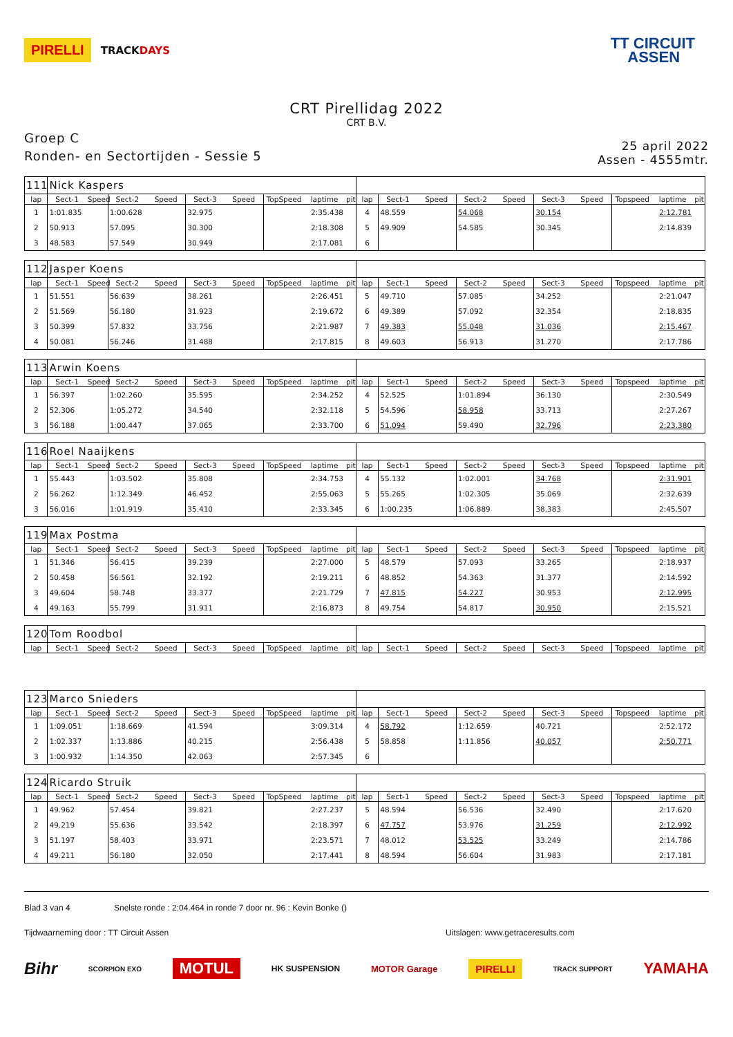PIRELLI TRACKDAYS
TT CIRCUIT
ASSEN
CRT Pirellidag 2022
CRT B.V.
Groep C
Ronden- en Sectortijden - Sessie 5
25 april 2022
Assen - 4555mtr.
| 111 | Nick Kaspers | | | | | | | | | | | | | | | | | | |
| lap | Sect-1 | Speed | Sect-2 | Speed | Sect-3 | Speed | TopSpeed | laptime | pit | lap | Sect-1 | Speed | Sect-2 | Speed | Sect-3 | Speed | Topspeed | laptime | pit |
| 1 | 1:01.835 | | 1:00.628 | | 32.975 | | | 2:35.438 | | 4 | 48.559 | | 54.068 | | 30.154 | | | 2:12.781 | |
| 2 | 50.913 | | 57.095 | | 30.300 | | | 2:18.308 | | 5 | 49.909 | | 54.585 | | 30.345 | | | 2:14.839 | |
| 3 | 48.583 | | 57.549 | | 30.949 | | | 2:17.081 | | 6 | | | | | | | | | |
| 112 | Jasper Koens | | | | | | | | | | | | | | | | | | |
| lap | Sect-1 | Speed | Sect-2 | Speed | Sect-3 | Speed | TopSpeed | laptime | pit | lap | Sect-1 | Speed | Sect-2 | Speed | Sect-3 | Speed | Topspeed | laptime | pit |
| 1 | 51.551 | | 56.639 | | 38.261 | | | 2:26.451 | | 5 | 49.710 | | 57.085 | | 34.252 | | | 2:21.047 | |
| 2 | 51.569 | | 56.180 | | 31.923 | | | 2:19.672 | | 6 | 49.389 | | 57.092 | | 32.354 | | | 2:18.835 | |
| 3 | 50.399 | | 57.832 | | 33.756 | | | 2:21.987 | | 7 | 49.383 | | 55.048 | | 31.036 | | | 2:15.467 | |
| 4 | 50.081 | | 56.246 | | 31.488 | | | 2:17.815 | | 8 | 49.603 | | 56.913 | | 31.270 | | | 2:17.786 | |
| 113 | Arwin Koens | | | | | | | | | | | | | | | | | | |
| lap | Sect-1 | Speed | Sect-2 | Speed | Sect-3 | Speed | TopSpeed | laptime | pit | lap | Sect-1 | Speed | Sect-2 | Speed | Sect-3 | Speed | Topspeed | laptime | pit |
| 1 | 56.397 | | 1:02.260 | | 35.595 | | | 2:34.252 | | 4 | 52.525 | | 1:01.894 | | 36.130 | | | 2:30.549 | |
| 2 | 52.306 | | 1:05.272 | | 34.540 | | | 2:32.118 | | 5 | 54.596 | | 58.958 | | 33.713 | | | 2:27.267 | |
| 3 | 56.188 | | 1:00.447 | | 37.065 | | | 2:33.700 | | 6 | 51.094 | | 59.490 | | 32.796 | | | 2:23.380 | |
| 116 | Roel Naaijkens | | | | | | | | | | | | | | | | | | |
| lap | Sect-1 | Speed | Sect-2 | Speed | Sect-3 | Speed | TopSpeed | laptime | pit | lap | Sect-1 | Speed | Sect-2 | Speed | Sect-3 | Speed | Topspeed | laptime | pit |
| 1 | 55.443 | | 1:03.502 | | 35.808 | | | 2:34.753 | | 4 | 55.132 | | 1:02.001 | | 34.768 | | | 2:31.901 | |
| 2 | 56.262 | | 1:12.349 | | 46.452 | | | 2:55.063 | | 5 | 55.265 | | 1:02.305 | | 35.069 | | | 2:32.639 | |
| 3 | 56.016 | | 1:01.919 | | 35.410 | | | 2:33.345 | | 6 | 1:00.235 | | 1:06.889 | | 38.383 | | | 2:45.507 | |
| 119 | Max Postma | | | | | | | | | | | | | | | | | | |
| lap | Sect-1 | Speed | Sect-2 | Speed | Sect-3 | Speed | TopSpeed | laptime | pit | lap | Sect-1 | Speed | Sect-2 | Speed | Sect-3 | Speed | Topspeed | laptime | pit |
| 1 | 51.346 | | 56.415 | | 39.239 | | | 2:27.000 | | 5 | 48.579 | | 57.093 | | 33.265 | | | 2:18.937 | |
| 2 | 50.458 | | 56.561 | | 32.192 | | | 2:19.211 | | 6 | 48.852 | | 54.363 | | 31.377 | | | 2:14.592 | |
| 3 | 49.604 | | 58.748 | | 33.377 | | | 2:21.729 | | 7 | 47.815 | | 54.227 | | 30.953 | | | 2:12.995 | |
| 4 | 49.163 | | 55.799 | | 31.911 | | | 2:16.873 | | 8 | 49.754 | | 54.817 | | 30.950 | | | 2:15.521 | |
| 120 | Tom Roodbol | | | | | | | | | | | | | | | | | | |
| lap | Sect-1 | Speed | Sect-2 | Speed | Sect-3 | Speed | TopSpeed | laptime | pit | lap | Sect-1 | Speed | Sect-2 | Speed | Sect-3 | Speed | Topspeed | laptime | pit |
| 123 | Marco Snieders | | | | | | | | | | | | | | | | | | |
| lap | Sect-1 | Speed | Sect-2 | Speed | Sect-3 | Speed | TopSpeed | laptime | pit | lap | Sect-1 | Speed | Sect-2 | Speed | Sect-3 | Speed | Topspeed | laptime | pit |
| 1 | 1:09.051 | | 1:18.669 | | 41.594 | | | 3:09.314 | | 4 | 58.792 | | 1:12.659 | | 40.721 | | | 2:52.172 | |
| 2 | 1:02.337 | | 1:13.886 | | 40.215 | | | 2:56.438 | | 5 | 58.858 | | 1:11.856 | | 40.057 | | | 2:50.771 | |
| 3 | 1:00.932 | | 1:14.350 | | 42.063 | | | 2:57.345 | | 6 | | | | | | | | | |
| 124 | Ricardo Struik | | | | | | | | | | | | | | | | | | |
| lap | Sect-1 | Speed | Sect-2 | Speed | Sect-3 | Speed | TopSpeed | laptime | pit | lap | Sect-1 | Speed | Sect-2 | Speed | Sect-3 | Speed | Topspeed | laptime | pit |
| 1 | 49.962 | | 57.454 | | 39.821 | | | 2:27.237 | | 5 | 48.594 | | 56.536 | | 32.490 | | | 2:17.620 | |
| 2 | 49.219 | | 55.636 | | 33.542 | | | 2:18.397 | | 6 | 47.757 | | 53.976 | | 31.259 | | | 2:12.992 | |
| 3 | 51.197 | | 58.403 | | 33.971 | | | 2:23.571 | | 7 | 48.012 | | 53.525 | | 33.249 | | | 2:14.786 | |
| 4 | 49.211 | | 56.180 | | 32.050 | | | 2:17.441 | | 8 | 48.594 | | 56.604 | | 31.983 | | | 2:17.181 | |
Blad 3 van 4 Snelste ronde : 2:04.464 in ronde 7 door nr. 96 : Kevin Bonke ()
Tijdwaarneming door : TT Circuit Assen Uitslagen: www.getraceresults.com
Bihr SCORPION EXO MOTUL HK SUSPENSION MOTOR Garage PIRELLI TRACK SUPPORT YAMAHA